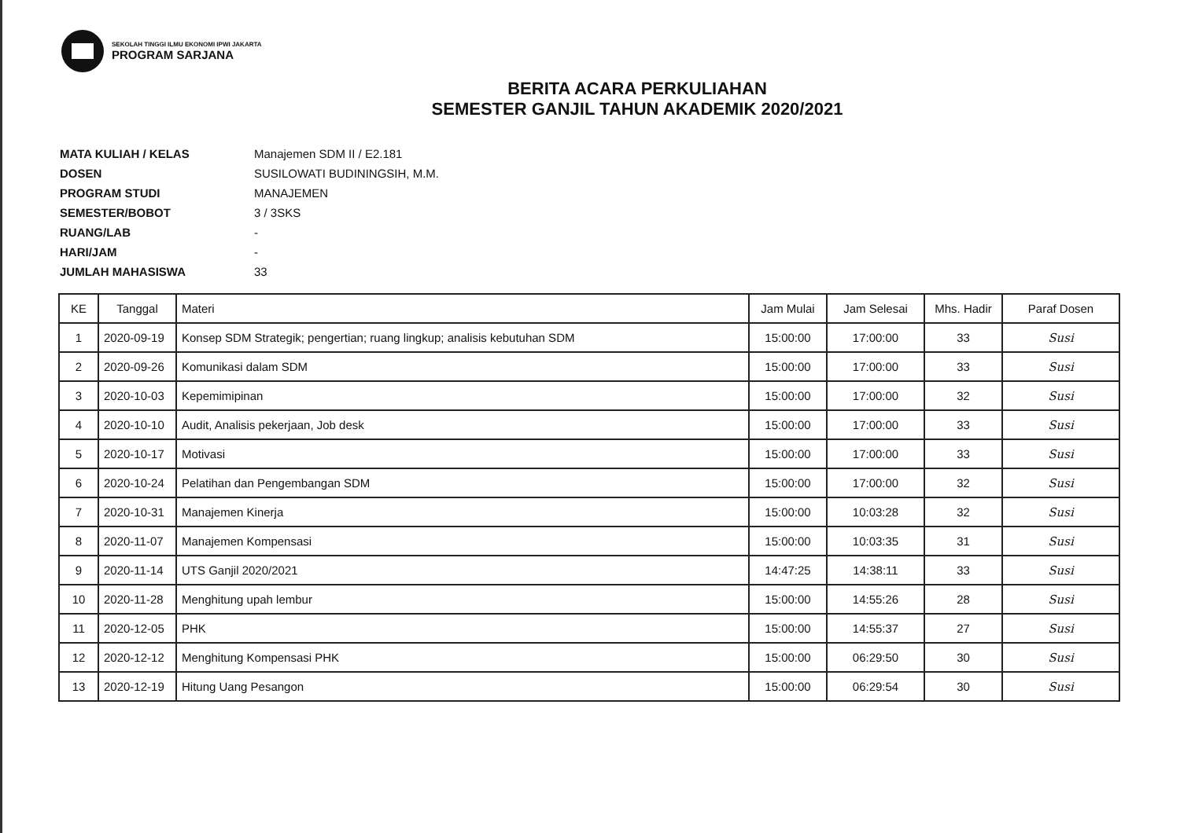SEKOLAH TINGGI ILMU EKONOMI IPWI JAKARTA
PROGRAM SARJANA
BERITA ACARA PERKULIAHAN
SEMESTER GANJIL TAHUN AKADEMIK 2020/2021
| MATA KULIAH / KELAS | Manajemen SDM II / E2.181 |
| DOSEN | SUSILOWATI BUDININGSIH, M.M. |
| PROGRAM STUDI | MANAJEMEN |
| SEMESTER/BOBOT | 3 / 3SKS |
| RUANG/LAB | - |
| HARI/JAM | - |
| JUMLAH MAHASISWA | 33 |
| KE | Tanggal | Materi | Jam Mulai | Jam Selesai | Mhs. Hadir | Paraf Dosen |
| --- | --- | --- | --- | --- | --- | --- |
| 1 | 2020-09-19 | Konsep SDM Strategik; pengertian; ruang lingkup; analisis kebutuhan SDM | 15:00:00 | 17:00:00 | 33 | Susi |
| 2 | 2020-09-26 | Komunikasi dalam SDM | 15:00:00 | 17:00:00 | 33 | Susi |
| 3 | 2020-10-03 | Kepemimipinan | 15:00:00 | 17:00:00 | 32 | Susi |
| 4 | 2020-10-10 | Audit, Analisis pekerjaan, Job desk | 15:00:00 | 17:00:00 | 33 | Susi |
| 5 | 2020-10-17 | Motivasi | 15:00:00 | 17:00:00 | 33 | Susi |
| 6 | 2020-10-24 | Pelatihan dan Pengembangan SDM | 15:00:00 | 17:00:00 | 32 | Susi |
| 7 | 2020-10-31 | Manajemen Kinerja | 15:00:00 | 10:03:28 | 32 | Susi |
| 8 | 2020-11-07 | Manajemen Kompensasi | 15:00:00 | 10:03:35 | 31 | Susi |
| 9 | 2020-11-14 | UTS Ganjil 2020/2021 | 14:47:25 | 14:38:11 | 33 | Susi |
| 10 | 2020-11-28 | Menghitung upah lembur | 15:00:00 | 14:55:26 | 28 | Susi |
| 11 | 2020-12-05 | PHK | 15:00:00 | 14:55:37 | 27 | Susi |
| 12 | 2020-12-12 | Menghitung Kompensasi PHK | 15:00:00 | 06:29:50 | 30 | Susi |
| 13 | 2020-12-19 | Hitung Uang Pesangon | 15:00:00 | 06:29:54 | 30 | Susi |